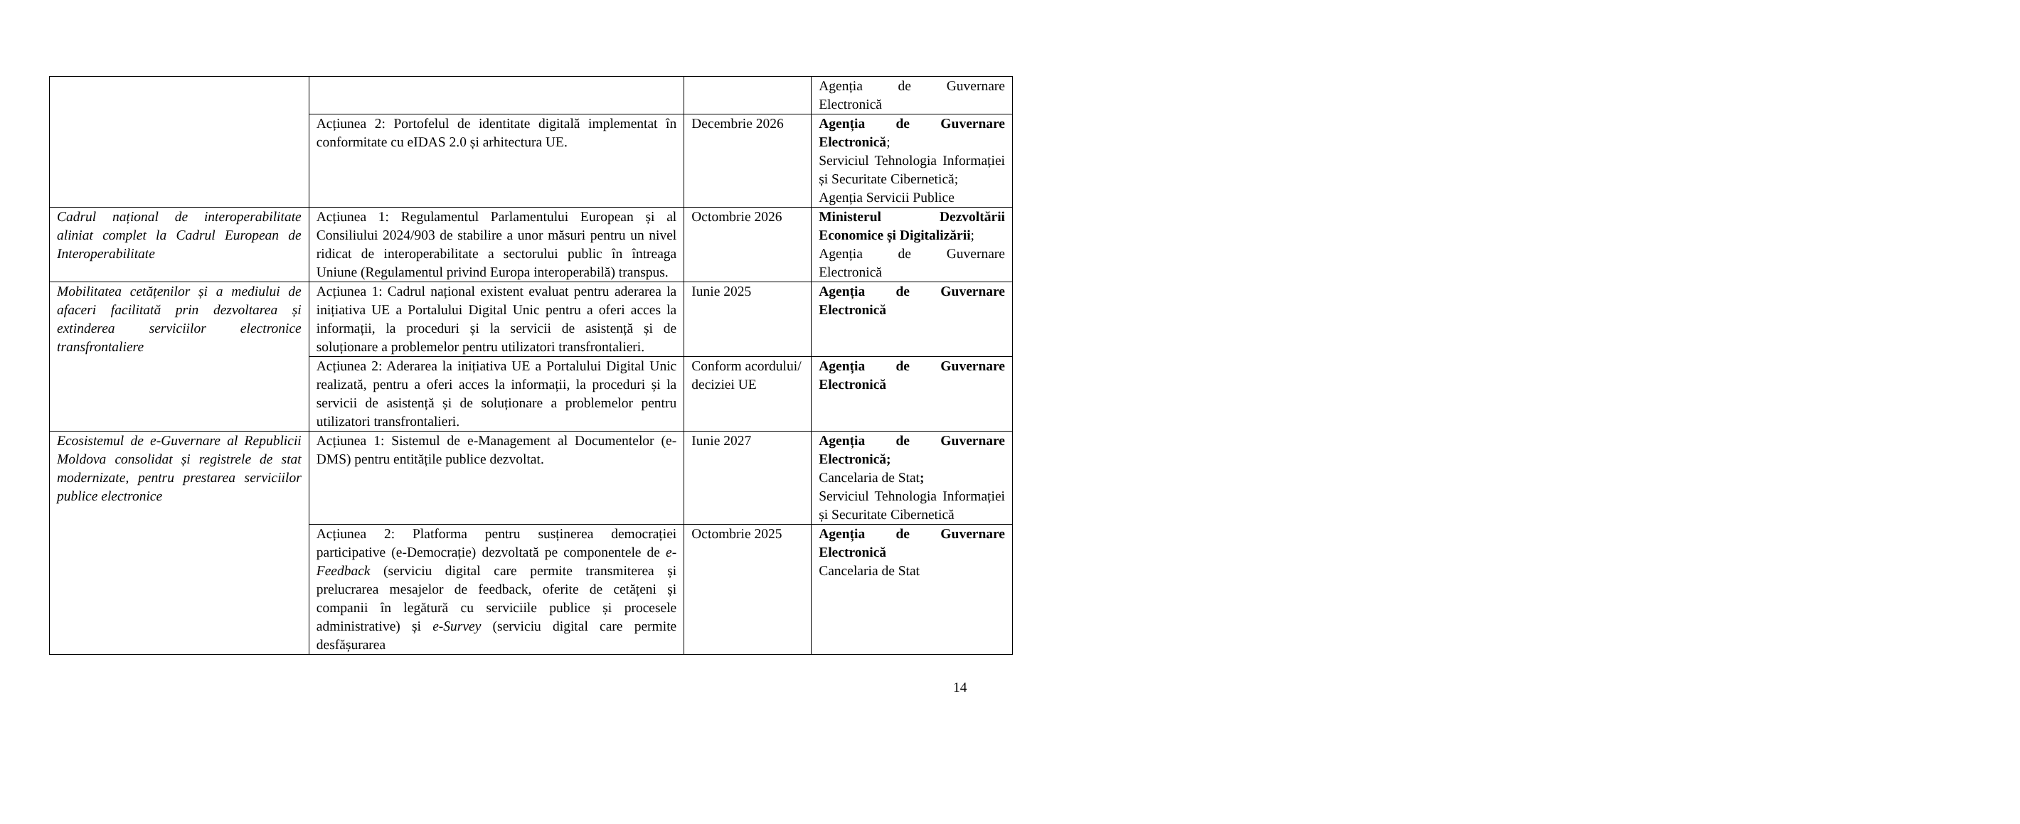| | | | Agenția de Guvernare Electronică |
| | Acțiunea 2: Portofelul de identitate digitală implementat în conformitate cu eIDAS 2.0 și arhitectura UE. | Decembrie 2026 | Agenția de Guvernare Electronică ; Serviciul Tehnologia Informației și Securitate Cibernetică; Agenția Servicii Publice |
| Cadrul național de interoperabilitate aliniat complet la Cadrul European de Interoperabilitate | Acțiunea 1: Regulamentul Parlamentului European și al Consiliului 2024/903 de stabilire a unor măsuri pentru un nivel ridicat de interoperabilitate a sectorului public în întreaga Uniune (Regulamentul privind Europa interoperabilă) transpus. | Octombrie 2026 | Ministerul Dezvoltării Economice și Digitalizării ; Agenția de Guvernare Electronică |
| Mobilitatea cetățenilor și a mediului de afaceri facilitată prin dezvoltarea și extinderea serviciilor electronice transfrontaliere | Acțiunea 1: Cadrul național existent evaluat pentru aderarea la inițiativa UE a Portalului Digital Unic pentru a oferi acces la informații, la proceduri și la servicii de asistență și de soluționare a problemelor pentru utilizatori transfrontalieri. | Iunie 2025 | Agenția de Guvernare Electronică |
| | Acțiunea 2: Aderarea la inițiativa UE a Portalului Digital Unic realizată, pentru a oferi acces la informații, la proceduri și la servicii de asistență și de soluționare a problemelor pentru utilizatori transfrontalieri. | Conform acordului/ deciziei UE | Agenția de Guvernare Electronică |
| Ecosistemul de e-Guvernare al Republicii Moldova consolidat și registrele de stat modernizate, pentru prestarea serviciilor publice electronice | Acțiunea 1: Sistemul de e-Management al Documentelor (e-DMS) pentru entitățile publice dezvoltat. | Iunie 2027 | Agenția de Guvernare Electronică; Cancelaria de Stat ; Serviciul Tehnologia Informației și Securitate Cibernetică |
| | Acțiunea 2: Platforma pentru susținerea democrației participative (e-Democrație) dezvoltată pe componentele de e-Feedback (serviciu digital care permite transmiterea și prelucrarea mesajelor de feedback, oferite de cetățeni și companii în legătură cu serviciile publice și procesele administrative) și e-Survey (serviciu digital care permite desfășurarea | Octombrie 2025 | Agenția de Guvernare Electronică Cancelaria de Stat |
14